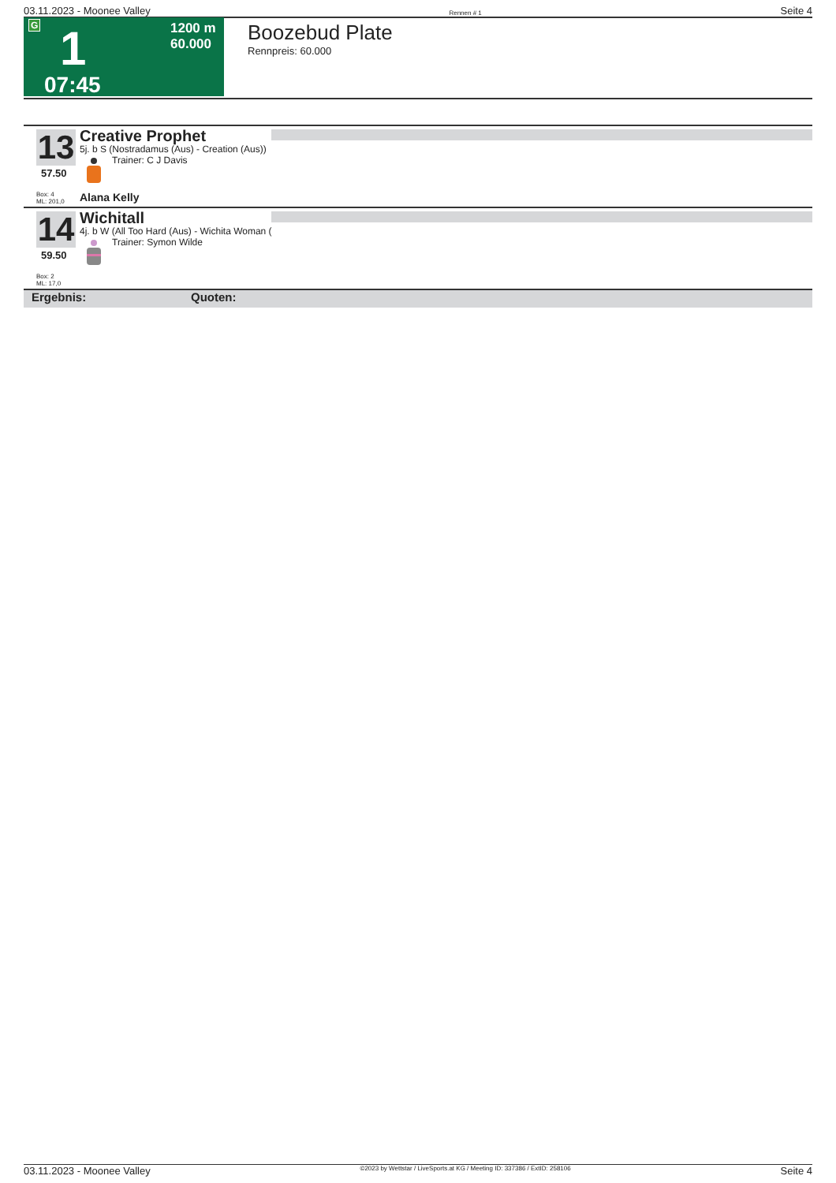03.11.2023 - Moonee Valley Rennen # 1 Seite 4
G
1
07:45
1200 m
60.000
Boozebud Plate
Rennpreis: 60.000
13
57.50
Box: 4
ML: 201,0
Creative Prophet
5j. b S (Nostradamus (Aus) - Creation (Aus))
Trainer: C J Davis
Alana Kelly
14
59.50
Box: 2
ML: 17,0
Wichitall
4j. b W (All Too Hard (Aus) - Wichita Woman (
Trainer: Symon Wilde
Ergebnis: Quoten:
03.11.2023 - Moonee Valley ©2023 by Wettstar / LiveSports.at KG / Meeting ID: 337386 / ExtID: 258106 Seite 4